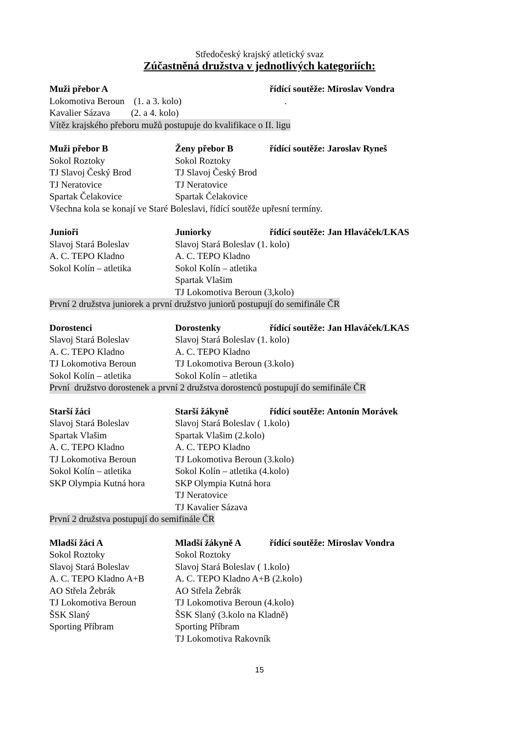Středočeský krajský atletický svaz
Zúčastněná družstva v jednotlivých kategoriích:
Muži přebor A řídící soutěže: Miroslav Vondra
Lokomotiva Beroun (1. a 3. kolo).
Kavalier Sázava (2. a 4. kolo)
Vítěz krajského přeboru mužů postupuje do kvalifikace o II. ligu
Muži přebor B Ženy přebor B řídící soutěže: Jaroslav Ryneš
Sokol Roztoky Sokol Roztoky
TJ Slavoj Český Brod TJ Slavoj Český Brod
TJ Neratovice TJ Neratovice
Spartak Čelakovice Spartak Čelakovice
Všechna kola se konají ve Staré Boleslavi, řídící soutěže upřesní termíny.
Junioři Juniorky řídící soutěže: Jan Hlaváček/LKAS
Slavoj Stará Boleslav Slavoj Stará Boleslav (1. kolo)
A. C. TEPO Kladno A. C. TEPO Kladno
Sokol Kolín – atletika Sokol Kolín – atletika
Spartak Vlašim
TJ Lokomotiva Beroun (3,kolo)
První 2 družstva juniorek a první družstvo juniorů postupují do semifinále ČR
Dorostenci Dorostenky řídící soutěže: Jan Hlaváček/LKAS
Slavoj Stará Boleslav Slavoj Stará Boleslav (1. kolo)
A. C. TEPO Kladno A. C. TEPO Kladno
TJ Lokomotiva Beroun TJ Lokomotiva Beroun (3.kolo)
Sokol Kolín – atletika Sokol Kolín – atletika
První družstvo dorostenek a první 2 družstva dorostenců postupují do semifinále ČR
Starší žáci Starší žákyně řídící soutěže: Antonín Morávek
Slavoj Stará Boleslav Slavoj Stará Boleslav ( 1.kolo)
Spartak Vlašim Spartak Vlašim (2.kolo)
A. C. TEPO Kladno A. C. TEPO Kladno
TJ Lokomotiva Beroun TJ Lokomotiva Beroun (3.kolo)
Sokol Kolín – atletika Sokol Kolín – atletika (4.kolo)
SKP Olympia Kutná hora SKP Olympia Kutná hora
TJ Neratovice
TJ Kavalier Sázava
První 2 družstva postupují do semifinále ČR
Mladší žáci A Mladší žákyně A řídící soutěže: Miroslav Vondra
Sokol Roztoky Sokol Roztoky
Slavoj Stará Boleslav Slavoj Stará Boleslav ( 1.kolo)
A. C. TEPO Kladno A+B A. C. TEPO Kladno A+B (2.kolo)
AO Střela Žebrák AO Střela Žebrák
TJ Lokomotiva Beroun TJ Lokomotiva Beroun (4.kolo)
ŠSK Slaný ŠSK Slaný (3.kolo na Kladně)
Sporting Příbram Sporting Příbram
TJ Lokomotiva Rakovník
15